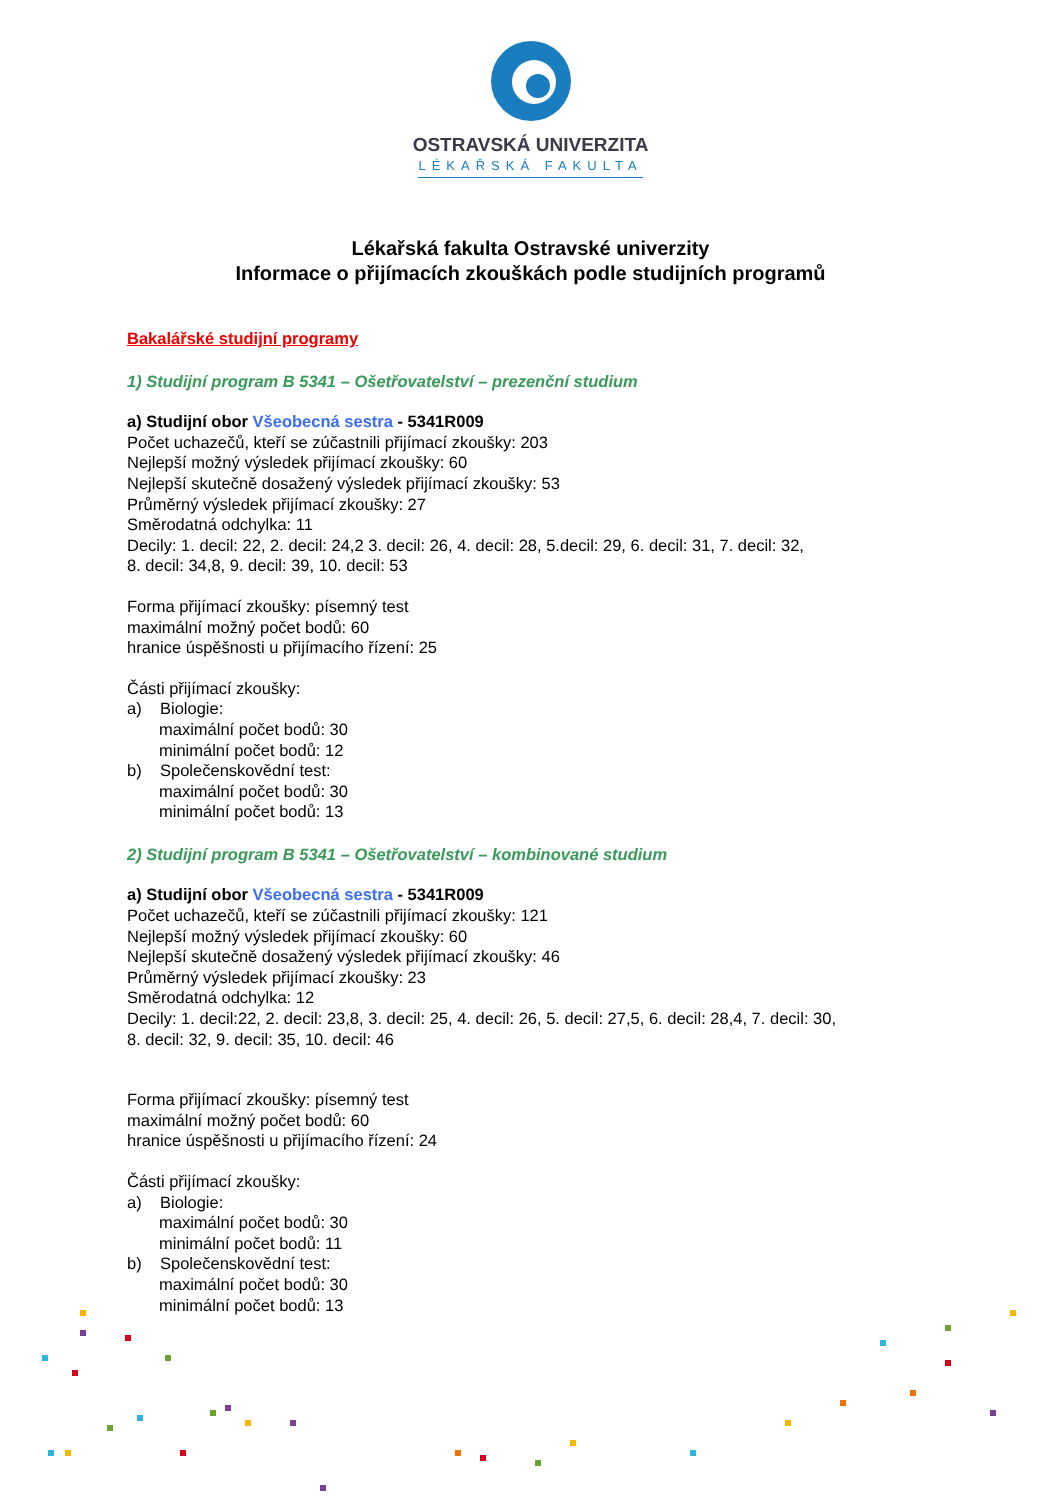OSTRAVSKÁ UNIVERZITA
LÉKAŘSKÁ FAKULTA
Lékařská fakulta Ostravské univerzity
Informace o přijímacích zkouškách podle studijních programů
Bakalářské studijní programy
1) Studijní program B 5341 – Ošetřovatelství – prezenční studium
a) Studijní obor Všeobecná sestra - 5341R009
Počet uchazečů, kteří se zúčastnili přijímací zkoušky: 203
Nejlepší možný výsledek přijímací zkoušky: 60
Nejlepší skutečně dosažený výsledek přijímací zkoušky: 53
Průměrný výsledek přijímací zkoušky: 27
Směrodatná odchylka: 11
Decily: 1. decil: 22, 2. decil: 24,2 3. decil: 26, 4. decil: 28, 5.decil: 29, 6. decil: 31, 7. decil: 32,
8. decil: 34,8, 9. decil: 39, 10. decil: 53
Forma přijímací zkoušky: písemný test
maximální možný počet bodů: 60
hranice úspěšnosti u přijímacího řízení: 25
Části přijímací zkoušky:
a) Biologie:
maximální počet bodů: 30
minimální počet bodů: 12
b) Společenskovědní test:
maximální počet bodů: 30
minimální počet bodů: 13
2) Studijní program B 5341 – Ošetřovatelství – kombinované studium
a) Studijní obor Všeobecná sestra - 5341R009
Počet uchazečů, kteří se zúčastnili přijímací zkoušky: 121
Nejlepší možný výsledek přijímací zkoušky: 60
Nejlepší skutečně dosažený výsledek přijímací zkoušky: 46
Průměrný výsledek přijímací zkoušky: 23
Směrodatná odchylka: 12
Decily: 1. decil:22, 2. decil: 23,8, 3. decil: 25, 4. decil: 26, 5. decil: 27,5, 6. decil: 28,4, 7. decil: 30,
8. decil: 32, 9. decil: 35, 10. decil: 46
Forma přijímací zkoušky: písemný test
maximální možný počet bodů: 60
hranice úspěšnosti u přijímacího řízení: 24
Části přijímací zkoušky:
a) Biologie:
maximální počet bodů: 30
minimální počet bodů: 11
b) Společenskovědní test:
maximální počet bodů: 30
minimální počet bodů: 13